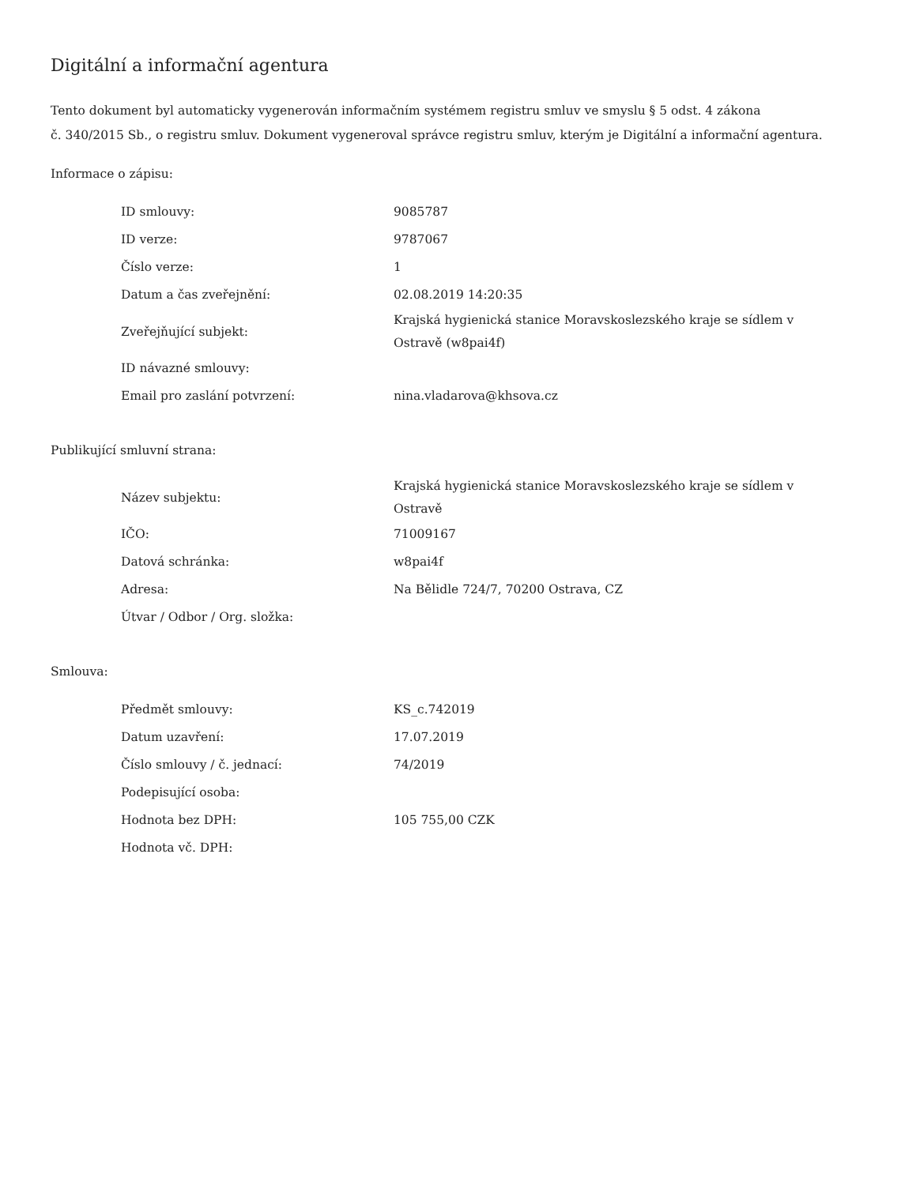Digitální a informační agentura
Tento dokument byl automaticky vygenerován informačním systémem registru smluv ve smyslu § 5 odst. 4 zákona
č. 340/2015 Sb., o registru smluv. Dokument vygeneroval správce registru smluv, kterým je Digitální a informační agentura.
Informace o zápisu:
| ID smlouvy: | 9085787 |
| ID verze: | 9787067 |
| Číslo verze: | 1 |
| Datum a čas zveřejnění: | 02.08.2019 14:20:35 |
| Zveřejňující subjekt: | Krajská hygienická stanice Moravskoslezského kraje se sídlem v Ostravě (w8pai4f) |
| ID návazné smlouvy: | |
| Email pro zaslání potvrzení: | nina.vladarova@khsova.cz |
Publikující smluvní strana:
| Název subjektu: | Krajská hygienická stanice Moravskoslezského kraje se sídlem v Ostravě |
| IČO: | 71009167 |
| Datová schránka: | w8pai4f |
| Adresa: | Na Bělidle 724/7, 70200 Ostrava, CZ |
| Útvar / Odbor / Org. složka: | |
Smlouva:
| Předmět smlouvy: | KS_c.742019 |
| Datum uzavření: | 17.07.2019 |
| Číslo smlouvy / č. jednací: | 74/2019 |
| Podepisující osoba: | |
| Hodnota bez DPH: | 105 755,00 CZK |
| Hodnota vč. DPH: | |